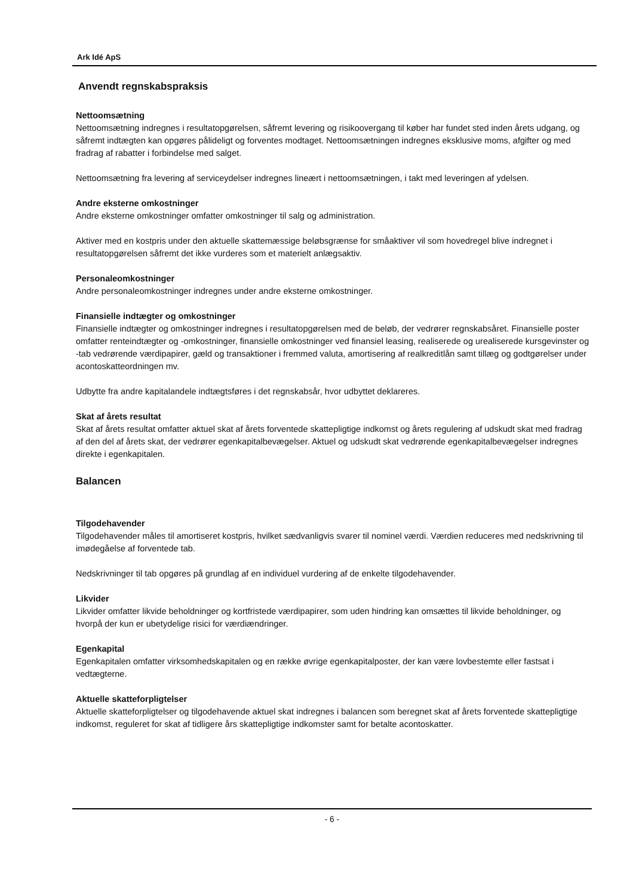Ark Idé ApS
Anvendt regnskabspraksis
Nettoomsætning
Nettoomsætning indregnes i resultatopgørelsen, såfremt levering og risikoovergang til køber har fundet sted inden årets udgang, og såfremt indtægten kan opgøres pålideligt og forventes modtaget. Nettoomsætningen indregnes eksklusive moms, afgifter og med fradrag af rabatter i forbindelse med salget.
Nettoomsætning fra levering af serviceydelser indregnes lineært i nettoomsætningen, i takt med leveringen af ydelsen.
Andre eksterne omkostninger
Andre eksterne omkostninger omfatter omkostninger til salg og administration.
Aktiver med en kostpris under den aktuelle skattemæssige beløbsgrænse for småaktiver vil som hovedregel blive indregnet i resultatopgørelsen såfremt det ikke vurderes som et materielt anlægsaktiv.
Personaleomkostninger
Andre personaleomkostninger indregnes under andre eksterne omkostninger.
Finansielle indtægter og omkostninger
Finansielle indtægter og omkostninger indregnes i resultatopgørelsen med de beløb, der vedrører regnskabsåret. Finansielle poster omfatter renteindtægter og -omkostninger, finansielle omkostninger ved finansiel leasing, realiserede og urealiserede kursgevinster og -tab vedrørende værdipapirer, gæld og transaktioner i fremmed valuta, amortisering af realkreditlån samt tillæg og godtgørelser under acontoskatteordningen mv.
Udbytte fra andre kapitalandele indtægtsføres i det regnskabsår, hvor udbyttet deklareres.
Skat af årets resultat
Skat af årets resultat omfatter aktuel skat af årets forventede skattepligtige indkomst og årets regulering af udskudt skat med fradrag af den del af årets skat, der vedrører egenkapitalbevægelser. Aktuel og udskudt skat vedrørende egenkapitalbevægelser indregnes direkte i egenkapitalen.
Balancen
Tilgodehavender
Tilgodehavender måles til amortiseret kostpris, hvilket sædvanligvis svarer til nominel værdi. Værdien reduceres med nedskrivning til imødegåelse af forventede tab.
Nedskrivninger til tab opgøres på grundlag af en individuel vurdering af de enkelte tilgodehavender.
Likvider
Likvider omfatter likvide beholdninger og kortfristede værdipapirer, som uden hindring kan omsættes til likvide beholdninger, og hvorpå der kun er ubetydelige risici for værdiændringer.
Egenkapital
Egenkapitalen omfatter virksomhedskapitalen og en række øvrige egenkapitalposter, der kan være lovbestemte eller fastsat i vedtægterne.
Aktuelle skatteforpligtelser
Aktuelle skatteforpligtelser og tilgodehavende aktuel skat indregnes i balancen som beregnet skat af årets forventede skattepligtige indkomst, reguleret for skat af tidligere års skattepligtige indkomster samt for betalte acontoskatter.
- 6 -